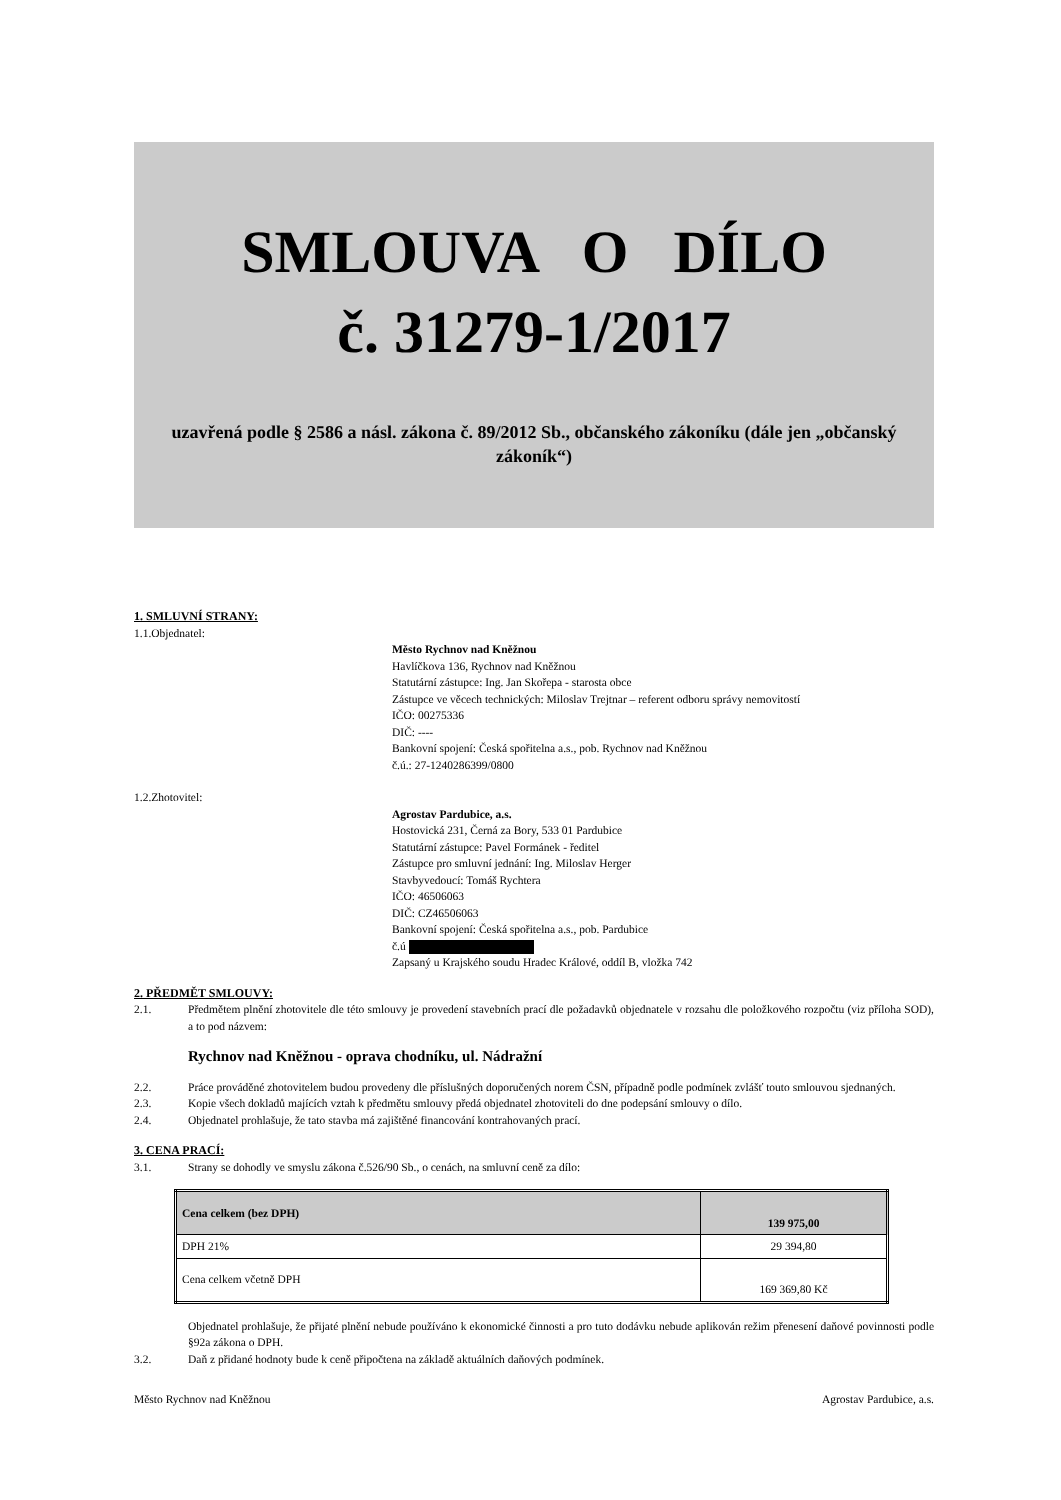SMLOUVA O DÍLO
č. 31279-1/2017
uzavřená podle § 2586 a násl. zákona č. 89/2012 Sb., občanského zákoníku (dále jen „občanský zákoník“)
1. SMLUVNÍ STRANY:
1.1.Objednatel:
Město Rychnov nad Kněžnou
Havlíčkova 136, Rychnov nad Kněžnou
Statutární zástupce: Ing. Jan Skořepa - starosta obce
Zástupce ve věcech technických: Miloslav Trejtnar – referent odboru správy nemovitostí
IČO: 00275336
DIČ: ----
Bankovní spojení: Česká spořitelna a.s., pob. Rychnov nad Kněžnou
č.ú.: 27-1240286399/0800
1.2.Zhotovitel:
Agrostav Pardubice, a.s.
Hostovická 231, Černá za Bory, 533 01 Pardubice
Statutární zástupce: Pavel Formánek - ředitel
Zástupce pro smluvní jednání: Ing. Miloslav Herger
Stavbyvedoucí: Tomáš Rychtera
IČO: 46506063
DIČ: CZ46506063
Bankovní spojení: Česká spořitelna a.s., pob. Pardubice
č.ú
Zapsaný u Krajského soudu Hradec Králové, oddíl B, vložka 742
2. PŘEDMĚT SMLOUVY:
2.1. Předmětem plnění zhotovitele dle této smlouvy je provedení stavebních prací dle požadavků objednatele v rozsahu dle položkového rozpočtu (viz příloha SOD), a to pod názvem:
Rychnov nad Kněžnou - oprava chodníku, ul. Nádražní
2.2. Práce prováděné zhotovitelem budou provedeny dle příslušných doporučených norem ČSN, případně podle podmínek zvlášť touto smlouvou sjednaných.
2.3. Kopie všech dokladů majících vztah k předmětu smlouvy předá objednatel zhotoviteli do dne podepsání smlouvy o dílo.
2.4. Objednatel prohlašuje, že tato stavba má zajištěné financování kontrahovaných prací.
3. CENA PRACÍ:
3.1. Strany se dohodly ve smyslu zákona č.526/90 Sb., o cenách, na smluvní ceně za dílo:
| Cena celkem (bez DPH) | 139 975,00 |
| DPH 21% | 29 394,80 |
| Cena celkem včetně DPH | 169 369,80 Kč |
Objednatel prohlašuje, že přijaté plnění nebude používáno k ekonomické činnosti a pro tuto dodávku nebude aplikován režim přenesení daňové povinnosti podle §92a zákona o DPH.
3.2. Daň z přidané hodnoty bude k ceně připočtena na základě aktuálních daňových podmínek.
Město Rychnov nad Kněžnou Agrostav Pardubice, a.s.